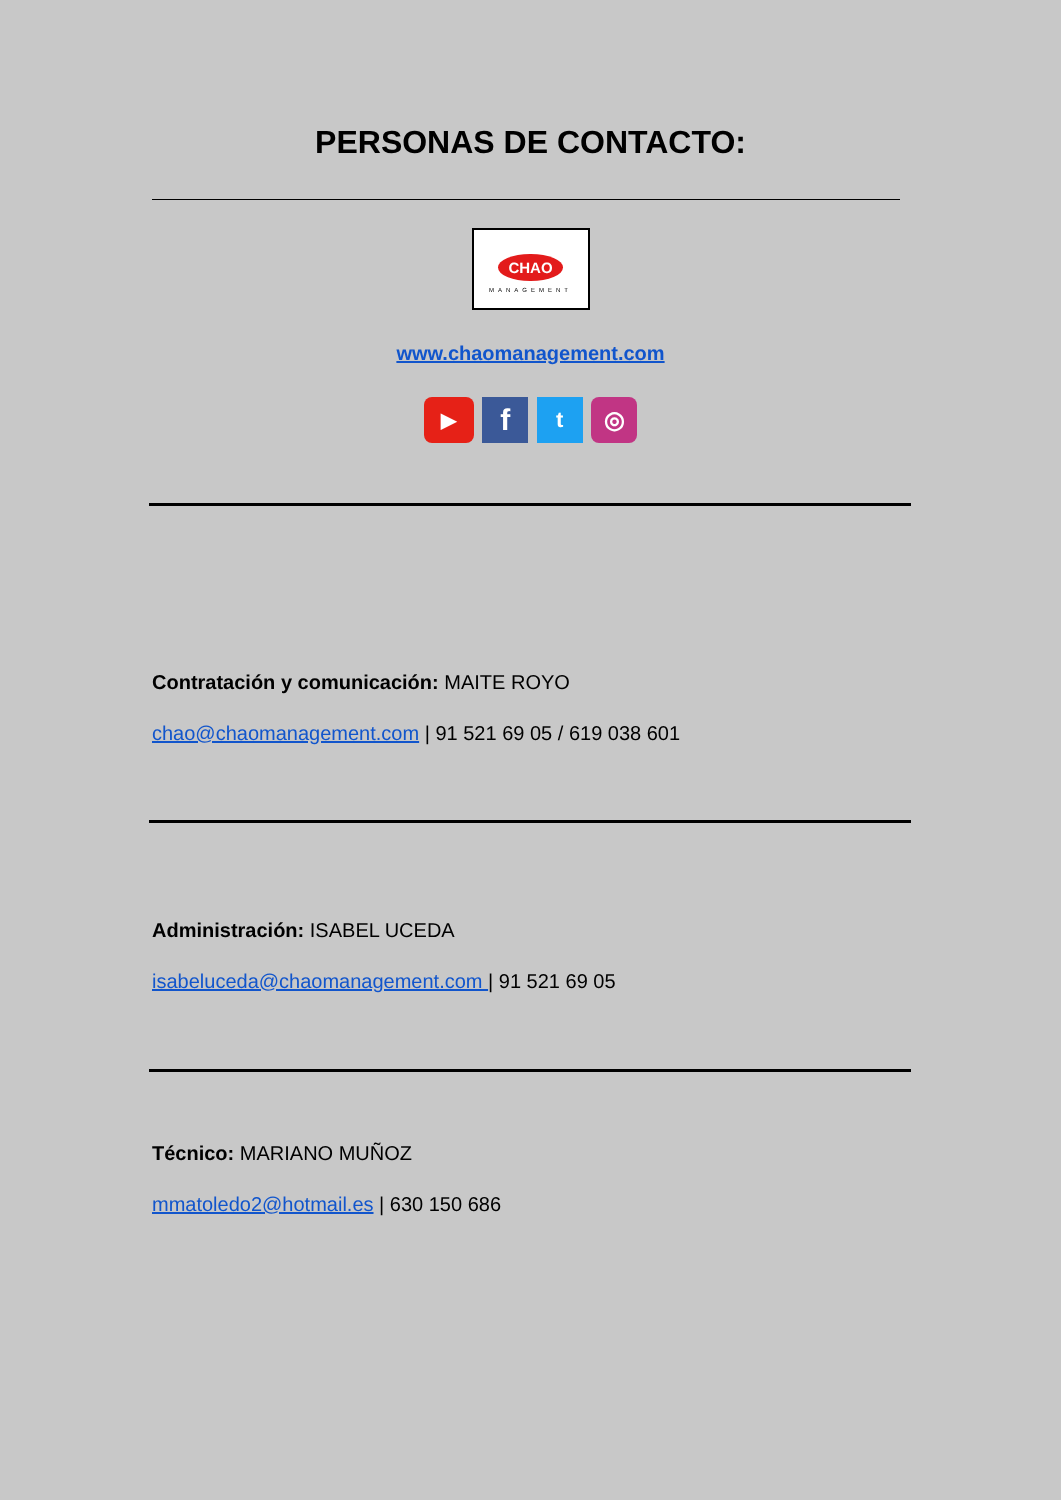PERSONAS DE CONTACTO:
CHAO
MANAGEMENT
www.chaomanagement.com
▶ f t ◎
Contratación y comunicación: MAITE ROYO
chao@chaomanagement.com | 91 521 69 05 / 619 038 601
Administración: ISABEL UCEDA
isabeluceda@chaomanagement.com | 91 521 69 05
Técnico: MARIANO MUÑOZ
mmatoledo2@hotmail.es | 630 150 686